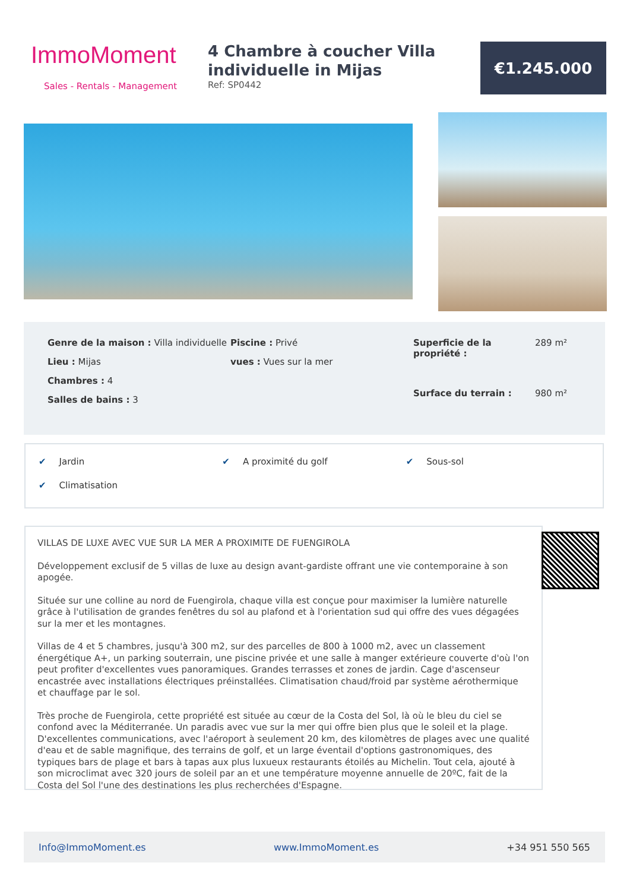ImmoMoment
Sales - Rentals - Management
4 Chambre à coucher Villa individuelle in Mijas
Ref: SP0442
€1.245.000
Genre de la maison : Villa individuelle
Lieu : Mijas
Chambres : 4
Salles de bains : 3
Piscine : Privé
vues : Vues sur la mer
Superficie de la propriété : 289 m² Surface du terrain : 980 m²
✔ Jardin
✔ A proximité du golf
✔ Sous-sol
✔ Climatisation
VILLAS DE LUXE AVEC VUE SUR LA MER A PROXIMITE DE FUENGIROLA
Développement exclusif de 5 villas de luxe au design avant-gardiste offrant une vie contemporaine à son apogée.
Située sur une colline au nord de Fuengirola, chaque villa est conçue pour maximiser la lumière naturelle grâce à l'utilisation de grandes fenêtres du sol au plafond et à l'orientation sud qui offre des vues dégagées sur la mer et les montagnes.
Villas de 4 et 5 chambres, jusqu'à 300 m2, sur des parcelles de 800 à 1000 m2, avec un classement énergétique A+, un parking souterrain, une piscine privée et une salle à manger extérieure couverte d'où l'on peut profiter d'excellentes vues panoramiques. Grandes terrasses et zones de jardin. Cage d'ascenseur encastrée avec installations électriques préinstallées. Climatisation chaud/froid par système aérothermique et chauffage par le sol.
Très proche de Fuengirola, cette propriété est située au cœur de la Costa del Sol, là où le bleu du ciel se confond avec la Méditerranée. Un paradis avec vue sur la mer qui offre bien plus que le soleil et la plage. D'excellentes communications, avec l'aéroport à seulement 20 km, des kilomètres de plages avec une qualité d'eau et de sable magnifique, des terrains de golf, et un large éventail d'options gastronomiques, des typiques bars de plage et bars à tapas aux plus luxueux restaurants étoilés au Michelin. Tout cela, ajouté à son microclimat avec 320 jours de soleil par an et une température moyenne annuelle de 20ºC, fait de la Costa del Sol l'une des destinations les plus recherchées d'Espagne.
Info@ImmoMoment.es www.ImmoMoment.es +34 951 550 565